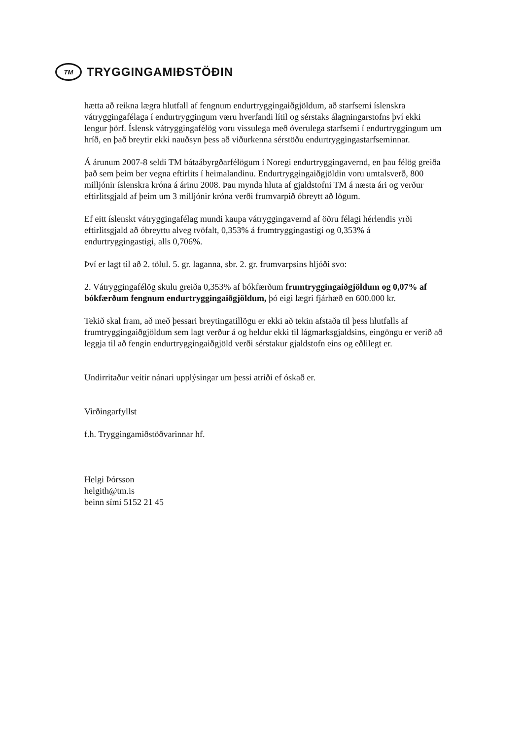TM
TRYGGINGAMIÐSTÖÐIN
hætta að reikna lægra hlutfall af fengnum endurtryggingaiðgjöldum, að starfsemi íslenskra vátryggingafélaga í endurtryggingum væru hverfandi lítil og sérstaks álagningarstofns því ekki lengur þörf. Íslensk vátryggingafélög voru vissulega með óverulega starfsemi í endurtryggingum um hríð, en það breytir ekki nauðsyn þess að viðurkenna sérstöðu endurtryggingastarfseminnar.
Á árunum 2007-8 seldi TM bátaábyrgðarfélögum í Noregi endurtryggingavernd, en þau félög greiða það sem þeim ber vegna eftirlits í heimalandinu. Endurtryggingaiðgjöldin voru umtalsverð, 800 milljónir íslenskra króna á árinu 2008. Þau mynda hluta af gjaldstofni TM á næsta ári og verður eftirlitsgjald af þeim um 3 milljónir króna verði frumvarpið óbreytt að lögum.
Ef eitt íslenskt vátryggingafélag mundi kaupa vátryggingavernd af öðru félagi hérlendis yrði eftirlitsgjald að óbreyttu alveg tvöfalt, 0,353% á frumtryggingastigi og 0,353% á endurtryggingastigi, alls 0,706%.
Því er lagt til að 2. tölul. 5. gr. laganna, sbr. 2. gr. frumvarpsins hljóði svo:
2. Vátryggingafélög skulu greiða 0,353% af bókfærðum frumtryggingaiðgjöldum og 0,07% af bókfærðum fengnum endurtryggingaiðgjöldum, þó eigi lægri fjárhæð en 600.000 kr.
Tekið skal fram, að með þessari breytingatillögu er ekki að tekin afstaða til þess hlutfalls af frumtryggingaiðgjöldum sem lagt verður á og heldur ekki til lágmarksgjaldsins, eingöngu er verið að leggja til að fengin endurtryggingaiðgjöld verði sérstakur gjaldstofn eins og eðlilegt er.
Undirritaður veitir nánari upplýsingar um þessi atriði ef óskað er.
Virðingarfyllst
f.h. Tryggingamiðstöðvarinnar hf.
Helgi Þórsson
helgith@tm.is
beinn sími 5152 21 45